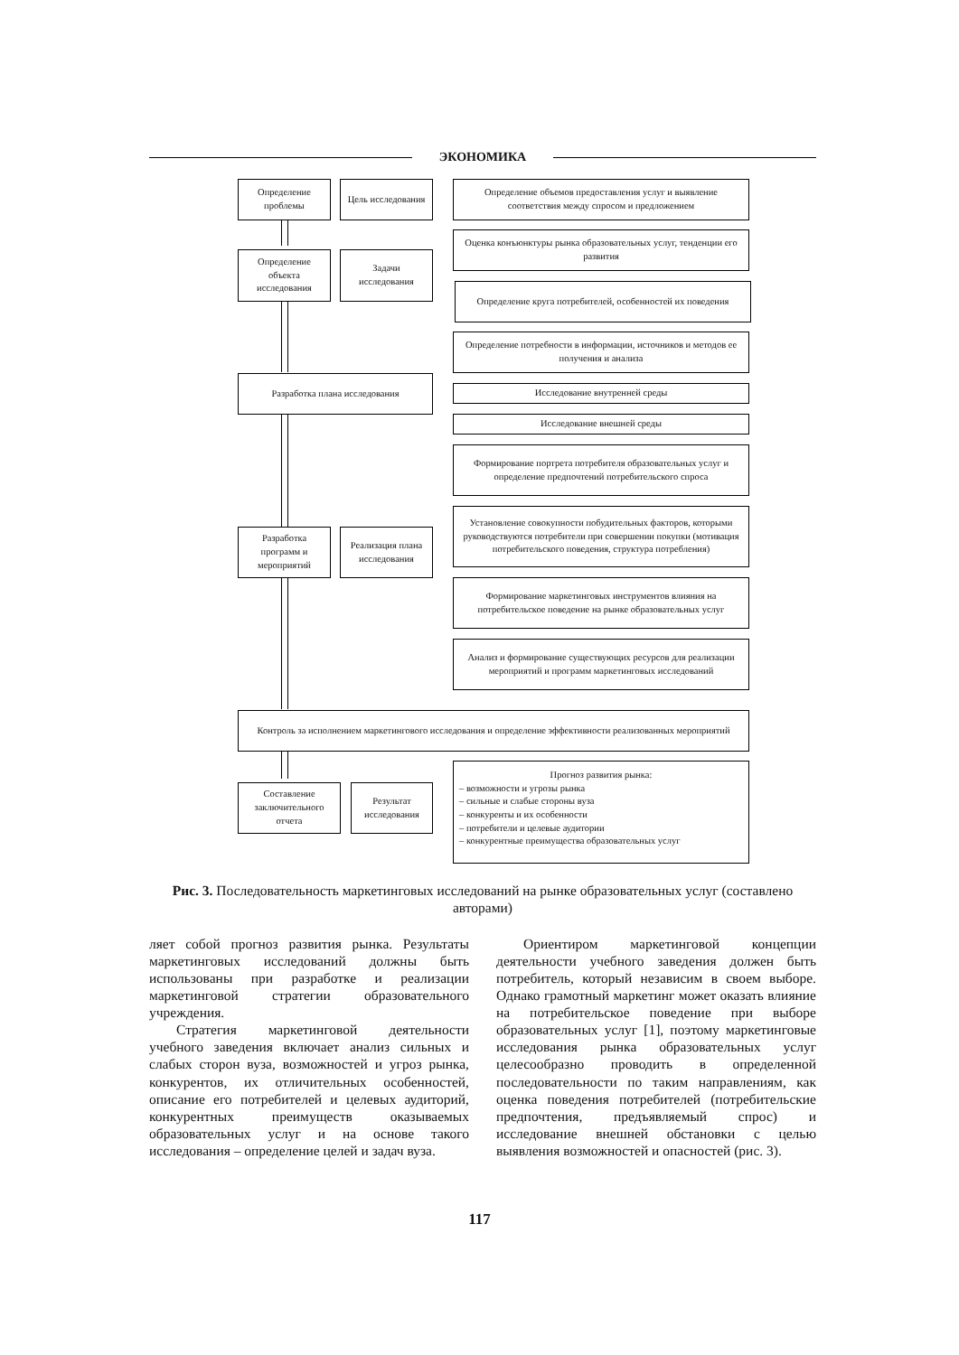ЭКОНОМИКА
Определение проблемы
Цель исследования
Определение объемов предоставления услуг и выявление соответствия между спросом и предложением
Определение объекта исследования
Задачи исследования
Оценка конъюнктуры рынка образовательных услуг, тенденции его развития
Определение круга потребителей, особенностей их поведения
Определение потребности в информации, источников и методов ее получения и анализа
Разработка плана исследования
Исследование внутренней среды
Исследование внешней среды
Формирование портрета потребителя образовательных услуг и определение предпочтений потребительского спроса
Установление совокупности побудительных факторов, которыми руководствуются потребители при совершении покупки (мотивация потребительского поведения, структура потребления)
Разработка программ и мероприятий
Реализация плана исследования
Формирование маркетинговых инструментов влияния на потребительское поведение на рынке образовательных услуг
Анализ и формирование существующих ресурсов для реализации мероприятий и программ маркетинговых исследований
Контроль за исполнением маркетингового исследования и определение эффективности реализованных мероприятий
Прогноз развития рынка:
– возможности и угрозы рынка
– сильные и слабые стороны вуза
– конкуренты и их особенности
– потребители и целевые аудитории
– конкурентные преимущества образовательных услуг
Составление заключительного отчета
Результат исследования
Рис. 3. Последовательность маркетинговых исследований на рынке образовательных услуг (составлено авторами)
ляет собой прогноз развития рынка. Результаты маркетинговых исследований должны быть использованы при разработке и реализации маркетинговой стратегии образовательного учреждения.
Стратегия маркетинговой деятельности учебного заведения включает анализ сильных и слабых сторон вуза, возможностей и угроз рынка, конкурентов, их отличительных особенностей, описание его потребителей и целевых аудиторий, конкурентных преимуществ оказываемых образовательных услуг и на основе такого исследования – определение целей и задач вуза.
Ориентиром маркетинговой концепции деятельности учебного заведения должен быть потребитель, который независим в своем выборе. Однако грамотный маркетинг может оказать влияние на потребительское поведение при выборе образовательных услуг [1], поэтому маркетинговые исследования рынка образовательных услуг целесообразно проводить в определенной последовательности по таким направлениям, как оценка поведения потребителей (потребительские предпочтения, предъявляемый спрос) и исследование внешней обстановки с целью выявления возможностей и опасностей (рис. 3).
117